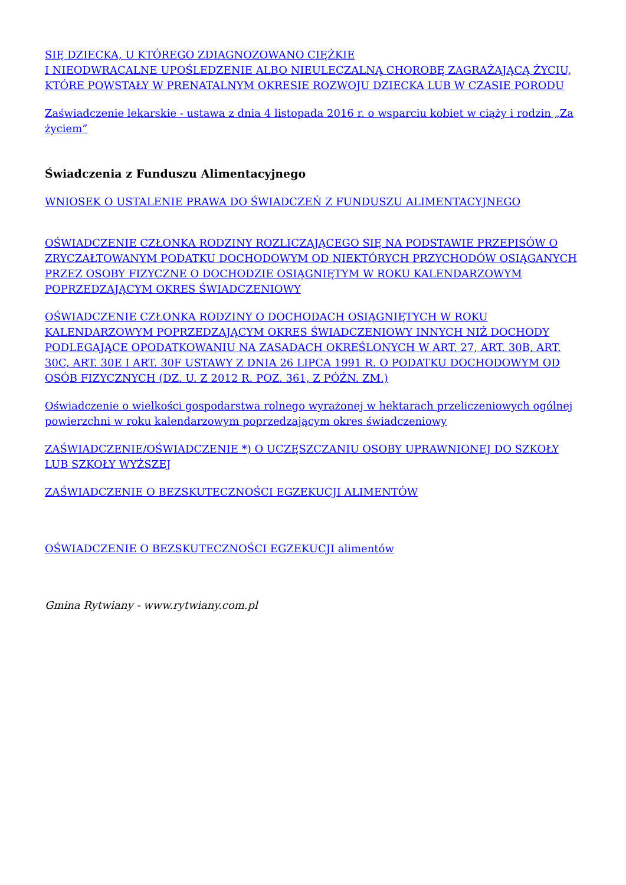SIĘ DZIECKA, U KTÓREGO ZDIAGNOZOWANO CIĘŻKIE
I NIEODWRACALNE UPOŚLEDZENIE ALBO NIEULECZALNĄ CHOROBĘ ZAGRAŻAJĄCĄ ŻYCIU, KTÓRE POWSTAŁY W PRENATALNYM OKRESIE ROZWOJU DZIECKA LUB W CZASIE PORODU
Zaświadczenie lekarskie - ustawa z dnia 4 listopada 2016 r. o wsparciu kobiet w ciąży i rodzin „Za życiem”
Świadczenia z Funduszu Alimentacyjnego
WNIOSEK O USTALENIE PRAWA DO ŚWIADCZEŃ Z FUNDUSZU ALIMENTACYJNEGO
OŚWIADCZENIE CZŁONKA RODZINY ROZLICZAJĄCEGO SIĘ NA PODSTAWIE PRZEPISÓW O ZRYCZAŁTOWANYM PODATKU DOCHODOWYM OD NIEKTÓRYCH PRZYCHODÓW OSIĄGANYCH PRZEZ OSOBY FIZYCZNE O DOCHODZIE OSIĄGNIĘTYM W ROKU KALENDARZOWYM POPRZEDZAJĄCYM OKRES ŚWIADCZENIOWY
OŚWIADCZENIE CZŁONKA RODZINY O DOCHODACH OSIĄGNIĘTYCH W ROKU KALENDARZOWYM POPRZEDZAJĄCYM OKRES ŚWIADCZENIOWY INNYCH NIŻ DOCHODY PODLEGAJĄCE OPODATKOWANIU NA ZASADACH OKREŚLONYCH W ART. 27, ART. 30B, ART. 30C, ART. 30E I ART. 30F USTAWY Z DNIA 26 LIPCA 1991 R. O PODATKU DOCHODOWYM OD OSÓB FIZYCZNYCH (DZ. U. Z 2012 R. POZ. 361, Z PÓŹN. ZM.)
Oświadczenie o wielkości gospodarstwa rolnego wyrażonej w hektarach przeliczeniowych ogólnej powierzchni w roku kalendarzowym poprzedzającym okres świadczeniowy
ZAŚWIADCZENIE/OŚWIADCZENIE *) O UCZĘSZCZANIU OSOBY UPRAWNIONEJ DO SZKOŁY LUB SZKOŁY WYŻSZEJ
ZAŚWIADCZENIE O BEZSKUTECZNOŚCI EGZEKUCJI ALIMENTÓW
OŚWIADCZENIE O BEZSKUTECZNOŚCI EGZEKUCJI alimentów
Gmina Rytwiany - www.rytwiany.com.pl